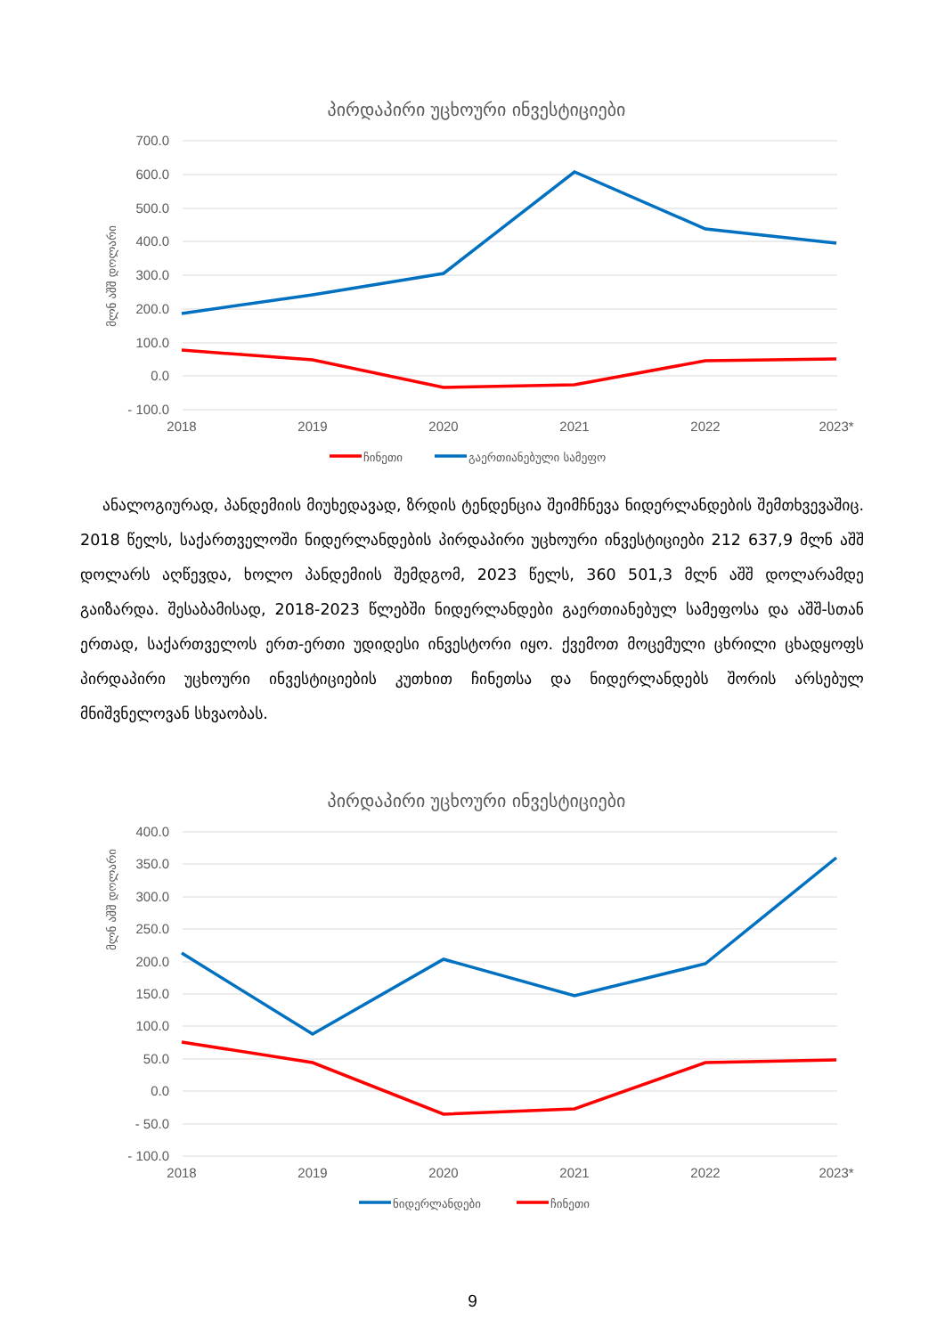პირდაპირი უცხოური ინვესტიციები
მლნ აშშ დოლარი
700.0
600.0
500.0
400.0
300.0
200.0
100.0
0.0
- 100.0
2018
2019
2020
2021
2022
2023*
ჩინეთი
გაერთიანებული სამეფო
ანალოგიურად, პანდემიის მიუხედავად, ზრდის ტენდენცია შეიმჩნევა ნიდერლანდების შემთხვევაშიც. 2018 წელს, საქართველოში ნიდერლანდების პირდაპირი უცხოური ინვესტიციები 212 637,9 მლნ აშშ დოლარს აღწევდა, ხოლო პანდემიის შემდგომ, 2023 წელს, 360 501,3 მლნ აშშ დოლარამდე გაიზარდა. შესაბამისად, 2018-2023 წლებში ნიდერლანდები გაერთიანებულ სამეფოსა და აშშ-სთან ერთად, საქართველოს ერთ-ერთი უდიდესი ინვესტორი იყო. ქვემოთ მოცემული ცხრილი ცხადყოფს პირდაპირი უცხოური ინვესტიციების კუთხით ჩინეთსა და ნიდერლანდებს შორის არსებულ მნიშვნელოვან სხვაობას.
პირდაპირი უცხოური ინვესტიციები
მლნ აშშ დოლარი
400.0
350.0
300.0
250.0
200.0
150.0
100.0
50.0
0.0
- 50.0
- 100.0
2018
2019
2020
2021
2022
2023*
ნიდერლანდები
ჩინეთი
9